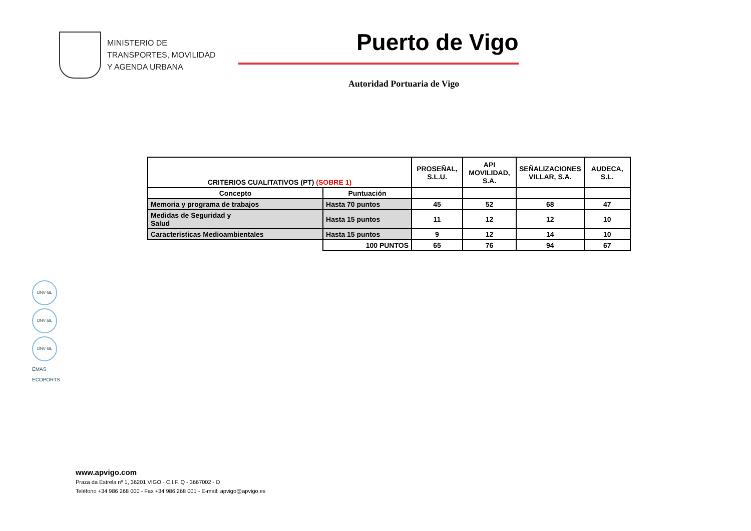MINISTERIO DE
TRANSPORTES, MOVILIDAD
Y AGENDA URBANA
Puerto de Vigo
Autoridad Portuaria de Vigo
| CRITERIOS CUALITATIVOS (PT) (SOBRE 1) | | PROSEÑAL, S.L.U. | API MOVILIDAD, S.A. | SEÑALIZACIONES VILLAR, S.A. | AUDECA, S.L. |
| --- | --- | --- | --- | --- | --- |
| Concepto | Puntuación | | | | |
| Memoria y programa de trabajos | Hasta 70 puntos | 45 | 52 | 68 | 47 |
| Medidas de Seguridad y Salud | Hasta 15 puntos | 11 | 12 | 12 | 10 |
| Características Medioambientales | Hasta 15 puntos | 9 | 12 | 14 | 10 |
| | 100 PUNTOS | 65 | 76 | 94 | 67 |
DNV·GL
DNV·GL
DNV·GL
EMAS
ECOPORTS
www.apvigo.com
Praza da Estrela nº 1, 36201 VIGO - C.I.F. Q - 3667002 - D
Teléfono +34 986 268 000 - Fax +34 986 268 001 - E-mail: apvigo@apvigo.es